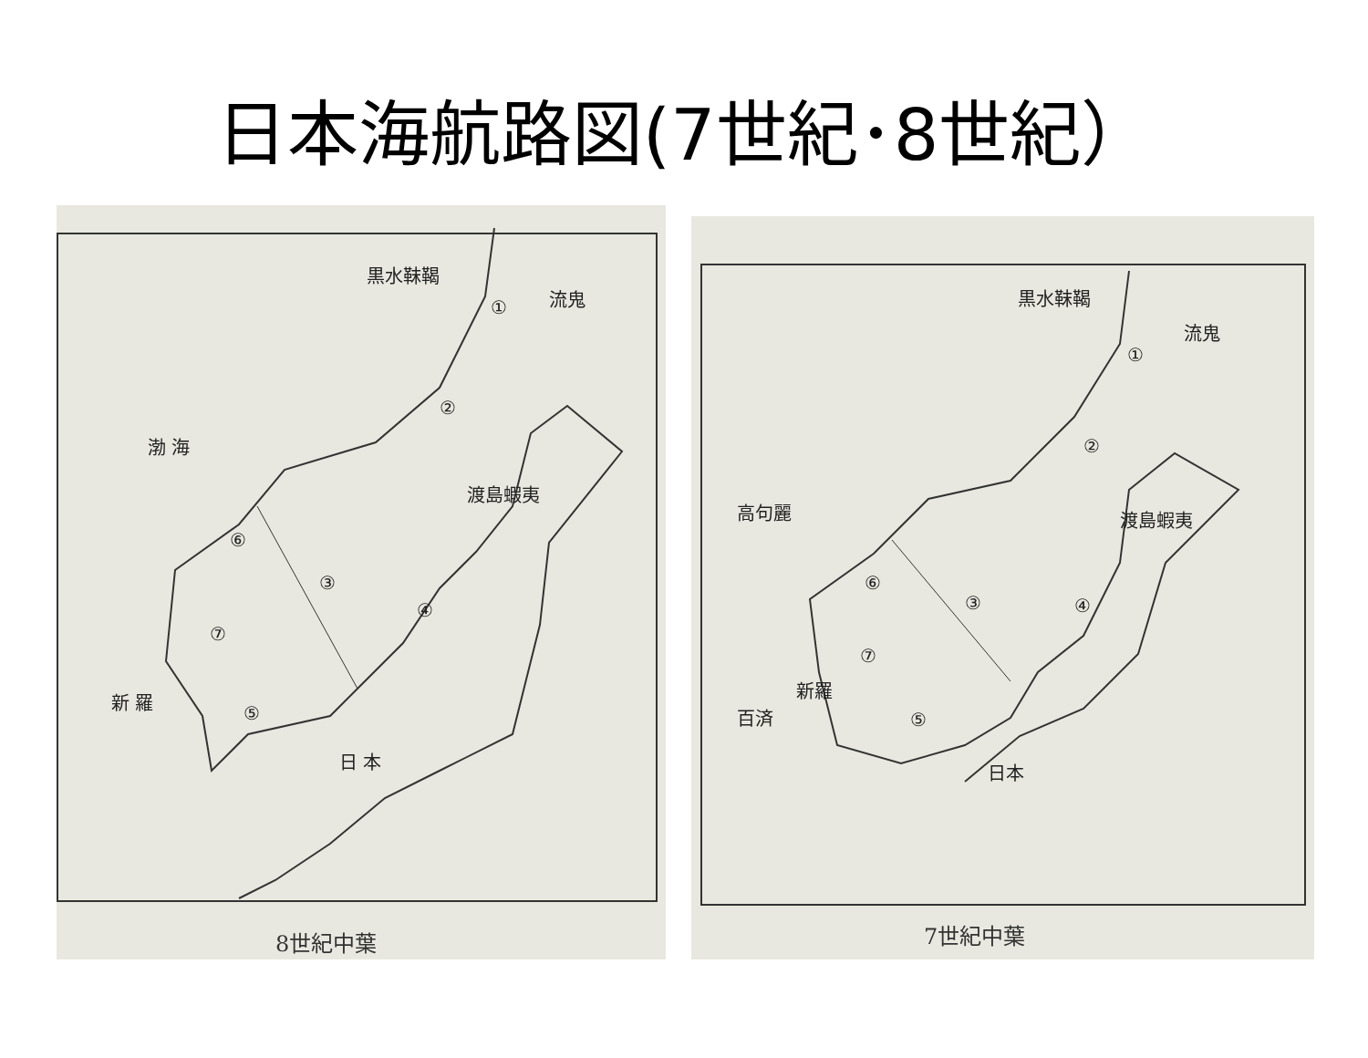日本海航路図(7世紀･8世紀）
黒水靺鞨
流鬼
①
②
渤 海
渡島蝦夷
⑥
③
④
⑦
新 羅
⑤
日 本
8世紀中葉
黒水靺鞨
流鬼
①
②
高句麗 渡島蝦夷
⑥
③ ④
⑦
新羅
百済 ⑤
日本
7世紀中葉